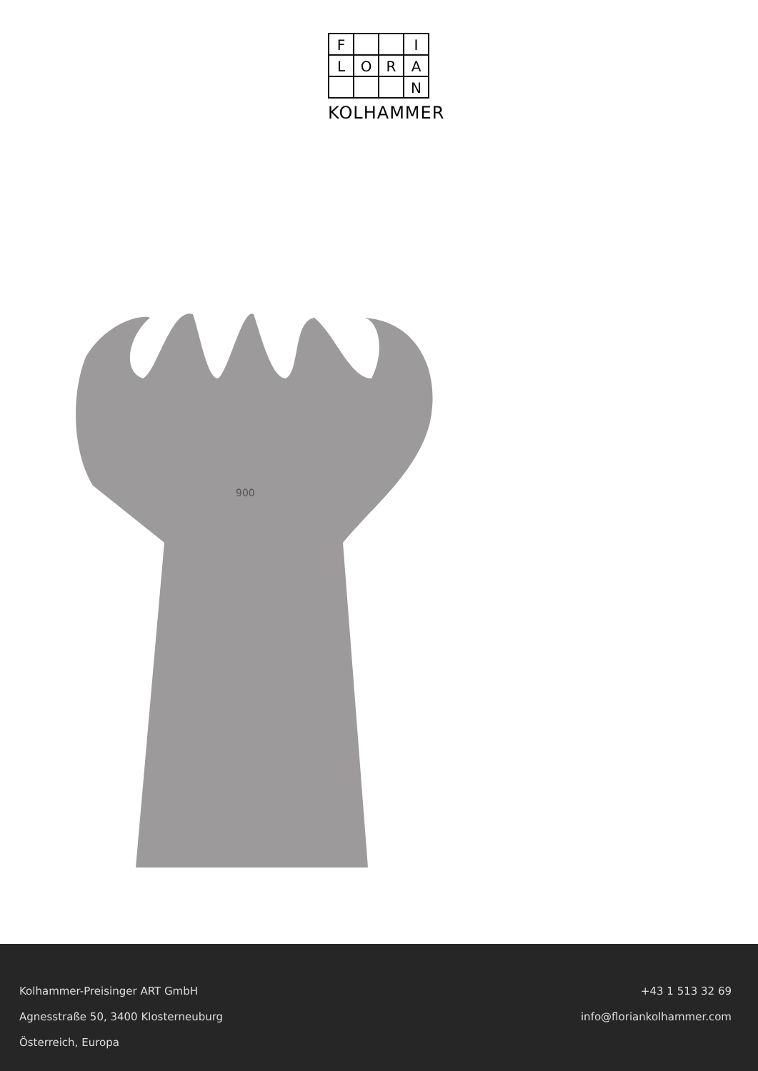F
I
L
O
R
A
N
KOLHAMMER
900
Kolhammer-Preisinger ART GmbH
Agnesstraße 50, 3400 Klosterneuburg
Österreich, Europa
+43 1 513 32 69
info@floriankolhammer.com